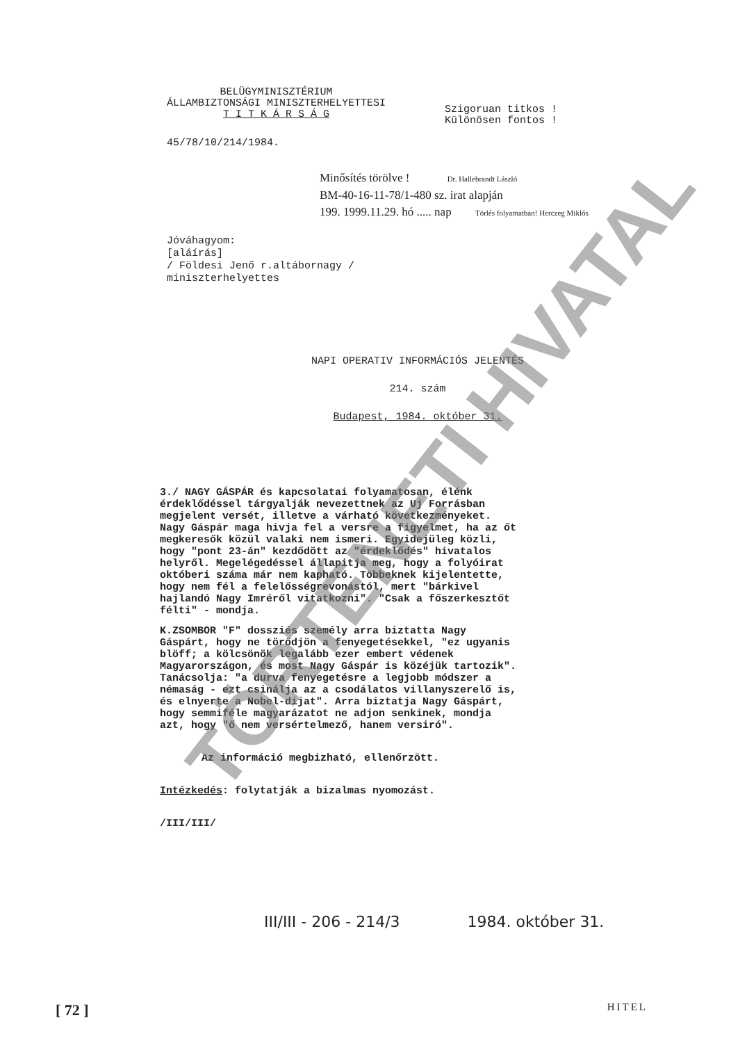TÖRTÉNETI HIVATAL
BELÜGYMINISZTÉRIUM
ÁLLAMBIZTONSÁGI MINISZTERHELYETTESI
T I T K Á R S Á G
Szigoruan titkos !
Különösen fontos !
45/78/10/214/1984.
Minősítés törölve ! Dr. Hallebrandt László
BM-40-16-11-78/1-480 sz. irat alapján
199. 1999.11.29. hó ..... nap Törlés folyamatban! Herczeg Miklós
Jóváhagyom:
[aláírás]
/ Földesi Jenő r.altábornagy /
miniszterhelyettes
NAPI OPERATIV INFORMÁCIÓS JELENTÉS
214. szám
Budapest, 1984. október 31.
3./ NAGY GÁSPÁR és kapcsolatai folyamatosan, élénk érdeklődéssel tárgyalják nevezettnek az Uj Forrásban megjelent versét, illetve a várható következményeket. Nagy Gáspár maga hivja fel a versre a figyelmet, ha az őt megkeresők közül valaki nem ismeri. Egyidejüleg közli, hogy "pont 23-án" kezdődött az "érdeklődés" hivatalos helyről. Megelégedéssel állapitja meg, hogy a folyóirat októberi száma már nem kapható. Többeknek kijelentette, hogy nem fél a felelősségrevonástól, mert "bárkivel hajlandó Nagy Imréről vitatkozni". "Csak a főszerkesztőt félti" - mondja.
K.ZSOMBOR "F" dossziés személy arra biztatta Nagy Gáspárt, hogy ne törődjön a fenyegetésekkel, "ez ugyanis blöff; a kölcsönök legalább ezer embert védenek Magyarországon, és most Nagy Gáspár is közéjük tartozik". Tanácsolja: "a durva fenyegetésre a legjobb módszer a némaság - ezt csinálja az a csodálatos villanyszerelő is, és elnyerte a Nobel-dijat". Arra biztatja Nagy Gáspárt, hogy semmiféle magyarázatot ne adjon senkinek, mondja azt, hogy "ő nem versértelmező, hanem versiró".
Az információ megbizható, ellenőrzött.
Intézkedés: folytatják a bizalmas nyomozást.
/III/III/
III/III - 206 - 214/3 1984. október 31.
[ 72 ] HITEL